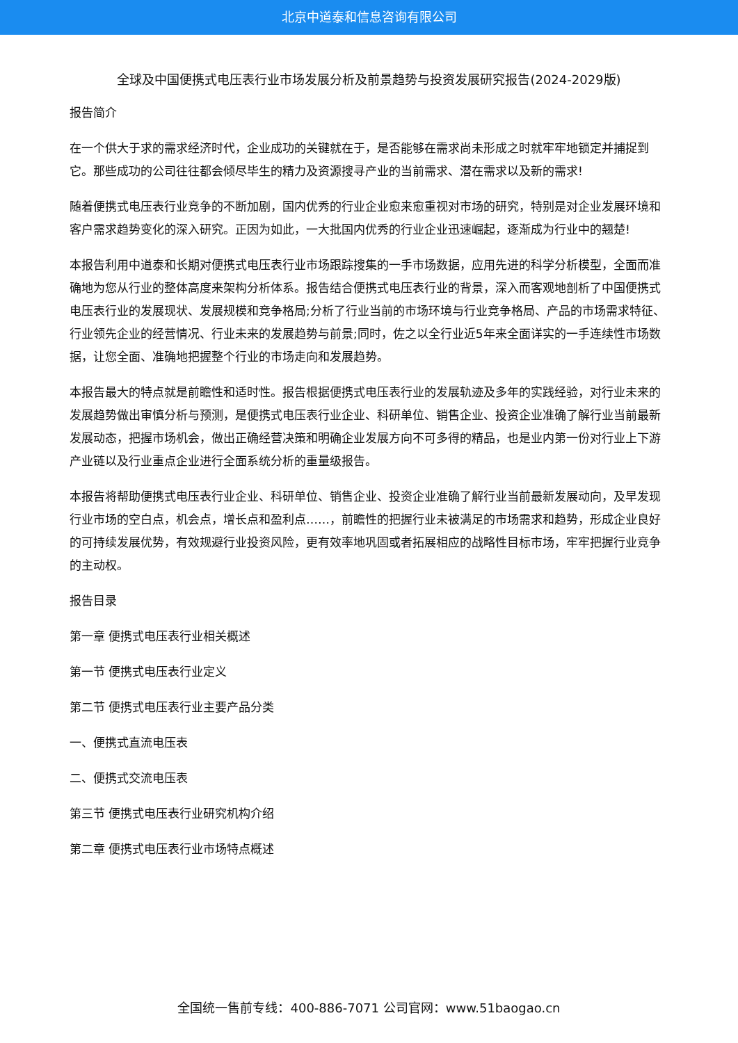北京中道泰和信息咨询有限公司
全球及中国便携式电压表行业市场发展分析及前景趋势与投资发展研究报告(2024-2029版)
报告简介
在一个供大于求的需求经济时代，企业成功的关键就在于，是否能够在需求尚未形成之时就牢牢地锁定并捕捉到它。那些成功的公司往往都会倾尽毕生的精力及资源搜寻产业的当前需求、潜在需求以及新的需求!
随着便携式电压表行业竞争的不断加剧，国内优秀的行业企业愈来愈重视对市场的研究，特别是对企业发展环境和客户需求趋势变化的深入研究。正因为如此，一大批国内优秀的行业企业迅速崛起，逐渐成为行业中的翘楚!
本报告利用中道泰和长期对便携式电压表行业市场跟踪搜集的一手市场数据，应用先进的科学分析模型，全面而准确地为您从行业的整体高度来架构分析体系。报告结合便携式电压表行业的背景，深入而客观地剖析了中国便携式电压表行业的发展现状、发展规模和竞争格局;分析了行业当前的市场环境与行业竞争格局、产品的市场需求特征、行业领先企业的经营情况、行业未来的发展趋势与前景;同时，佐之以全行业近5年来全面详实的一手连续性市场数据，让您全面、准确地把握整个行业的市场走向和发展趋势。
本报告最大的特点就是前瞻性和适时性。报告根据便携式电压表行业的发展轨迹及多年的实践经验，对行业未来的发展趋势做出审慎分析与预测，是便携式电压表行业企业、科研单位、销售企业、投资企业准确了解行业当前最新发展动态，把握市场机会，做出正确经营决策和明确企业发展方向不可多得的精品，也是业内第一份对行业上下游产业链以及行业重点企业进行全面系统分析的重量级报告。
本报告将帮助便携式电压表行业企业、科研单位、销售企业、投资企业准确了解行业当前最新发展动向，及早发现行业市场的空白点，机会点，增长点和盈利点……，前瞻性的把握行业未被满足的市场需求和趋势，形成企业良好的可持续发展优势，有效规避行业投资风险，更有效率地巩固或者拓展相应的战略性目标市场，牢牢把握行业竞争的主动权。
报告目录
第一章 便携式电压表行业相关概述
第一节 便携式电压表行业定义
第二节 便携式电压表行业主要产品分类
一、便携式直流电压表
二、便携式交流电压表
第三节 便携式电压表行业研究机构介绍
第二章 便携式电压表行业市场特点概述
全国统一售前专线：400-886-7071 公司官网：www.51baogao.cn